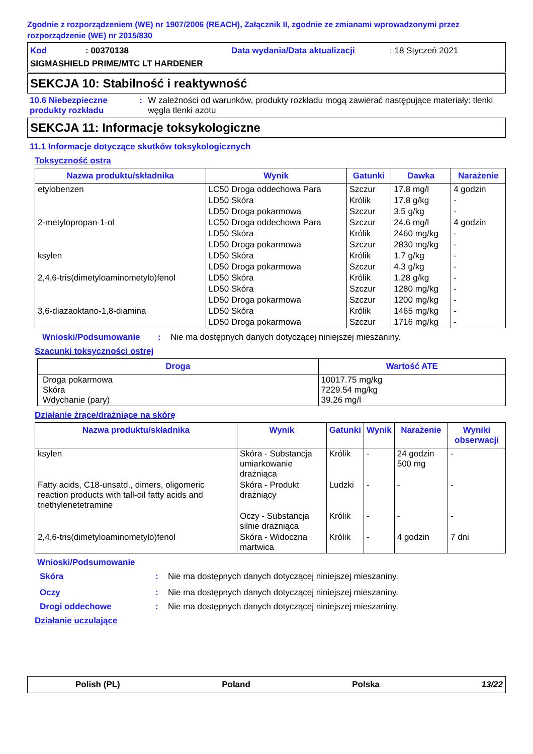Zgodnie z rozporządzeniem (WE) nr 1907/2006 (REACH), Załącznik II, zgodnie ze zmianami wprowadzonymi przez rozporządzenie (WE) nr 2015/830
Kod: 00370138 Data wydania/Data aktualizacji: 18 Styczeń 2021
SIGMASHIELD PRIME/MTC LT HARDENER
SEKCJA 10: Stabilność i reaktywność
10.6 Niebezpieczne produkty rozkładu
: W zależności od warunków, produkty rozkładu mogą zawierać następujące materiały: tlenki węgla tlenki azotu
SEKCJA 11: Informacje toksykologiczne
11.1 Informacje dotyczące skutków toksykologicznych
Toksyczność ostra
| Nazwa produktu/składnika | Wynik | Gatunki | Dawka | Narażenie |
| --- | --- | --- | --- | --- |
| etylobenzen | LC50 Droga oddechowa Para | Szczur | 17.8 mg/l | 4 godzin |
| | LD50 Skóra | Królik | 17.8 g/kg | - |
| | LD50 Droga pokarmowa | Szczur | 3.5 g/kg | - |
| 2-metylopropan-1-ol | LC50 Droga oddechowa Para | Szczur | 24.6 mg/l | 4 godzin |
| | LD50 Skóra | Królik | 2460 mg/kg | - |
| | LD50 Droga pokarmowa | Szczur | 2830 mg/kg | - |
| ksylen | LD50 Skóra | Królik | 1.7 g/kg | - |
| | LD50 Droga pokarmowa | Szczur | 4.3 g/kg | - |
| 2,4,6-tris(dimetyloaminometylo)fenol | LD50 Skóra | Królik | 1.28 g/kg | - |
| | LD50 Skóra | Szczur | 1280 mg/kg | - |
| | LD50 Droga pokarmowa | Szczur | 1200 mg/kg | - |
| 3,6-diazaoktano-1,8-diamina | LD50 Skóra | Królik | 1465 mg/kg | - |
| | LD50 Droga pokarmowa | Szczur | 1716 mg/kg | - |
Wnioski/Podsumowanie : Nie ma dostępnych danych dotyczącej niniejszej mieszaniny.
Szacunki toksyczności ostrej
| Droga | Wartość ATE |
| --- | --- |
| Droga pokarmowa Skóra Wdychanie (pary) | 10017.75 mg/kg 7229.54 mg/kg 39.26 mg/l |
Działanie żrące/drażniące na skórę
| Nazwa produktu/składnika | Wynik | Gatunki | Wynik | Narażenie | Wyniki obserwacji |
| --- | --- | --- | --- | --- | --- |
| ksylen | Skóra - Substancja umiarkowanie drażniąca | Królik | - | 24 godzin 500 mg | - |
| Fatty acids, C18-unsatd., dimers, oligomeric reaction products with tall-oil fatty acids and triethylenetetramine | Skóra - Produkt drażniący | Ludzki | - | - | - |
| | Oczy - Substancja silnie drażniąca | Królik | - | - | - |
| 2,4,6-tris(dimetyloaminometylo)fenol | Skóra - Widoczna martwica | Królik | - | 4 godzin | 7 dni |
Wnioski/Podsumowanie
Skóra : Nie ma dostępnych danych dotyczącej niniejszej mieszaniny.
Oczy : Nie ma dostępnych danych dotyczącej niniejszej mieszaniny.
Drogi oddechowe : Nie ma dostępnych danych dotyczącej niniejszej mieszaniny.
Działanie uczulające
Polish (PL) Poland Polska 13/22